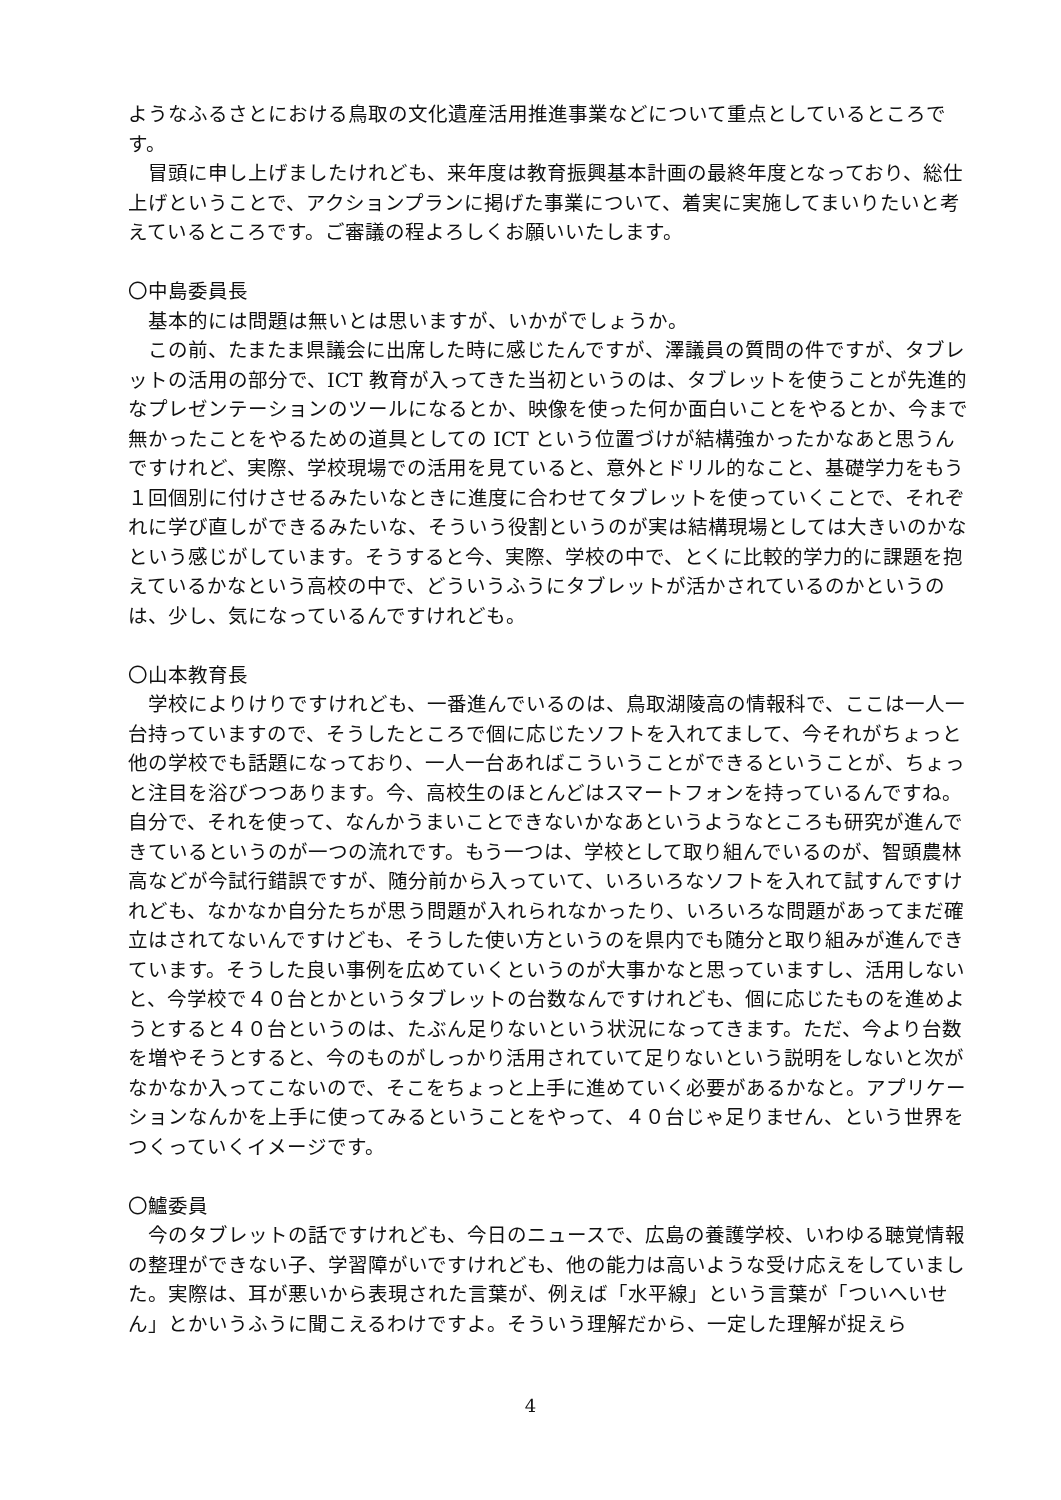ようなふるさとにおける鳥取の文化遺産活用推進事業などについて重点としているところです。
冒頭に申し上げましたけれども、来年度は教育振興基本計画の最終年度となっており、総仕上げということで、アクションプランに掲げた事業について、着実に実施してまいりたいと考えているところです。ご審議の程よろしくお願いいたします。
〇中島委員長
基本的には問題は無いとは思いますが、いかがでしょうか。
この前、たまたま県議会に出席した時に感じたんですが、澤議員の質問の件ですが、タブレットの活用の部分で、ICT 教育が入ってきた当初というのは、タブレットを使うことが先進的なプレゼンテーションのツールになるとか、映像を使った何か面白いことをやるとか、今まで無かったことをやるための道具としての ICT という位置づけが結構強かったかなあと思うんですけれど、実際、学校現場での活用を見ていると、意外とドリル的なこと、基礎学力をもう１回個別に付けさせるみたいなときに進度に合わせてタブレットを使っていくことで、それぞれに学び直しができるみたいな、そういう役割というのが実は結構現場としては大きいのかなという感じがしています。そうすると今、実際、学校の中で、とくに比較的学力的に課題を抱えているかなという高校の中で、どういうふうにタブレットが活かされているのかというのは、少し、気になっているんですけれども。
〇山本教育長
学校によりけりですけれども、一番進んでいるのは、鳥取湖陵高の情報科で、ここは一人一台持っていますので、そうしたところで個に応じたソフトを入れてまして、今それがちょっと他の学校でも話題になっており、一人一台あればこういうことができるということが、ちょっと注目を浴びつつあります。今、高校生のほとんどはスマートフォンを持っているんですね。自分で、それを使って、なんかうまいことできないかなあというようなところも研究が進んできているというのが一つの流れです。もう一つは、学校として取り組んでいるのが、智頭農林高などが今試行錯誤ですが、随分前から入っていて、いろいろなソフトを入れて試すんですけれども、なかなか自分たちが思う問題が入れられなかったり、いろいろな問題があってまだ確立はされてないんですけども、そうした使い方というのを県内でも随分と取り組みが進んできています。そうした良い事例を広めていくというのが大事かなと思っていますし、活用しないと、今学校で４０台とかというタブレットの台数なんですけれども、個に応じたものを進めようとすると４０台というのは、たぶん足りないという状況になってきます。ただ、今より台数を増やそうとすると、今のものがしっかり活用されていて足りないという説明をしないと次がなかなか入ってこないので、そこをちょっと上手に進めていく必要があるかなと。アプリケーションなんかを上手に使ってみるということをやって、４０台じゃ足りません、という世界をつくっていくイメージです。
〇鱸委員
今のタブレットの話ですけれども、今日のニュースで、広島の養護学校、いわゆる聴覚情報の整理ができない子、学習障がいですけれども、他の能力は高いような受け応えをしていました。実際は、耳が悪いから表現された言葉が、例えば「水平線」という言葉が「ついへいせん」とかいうふうに聞こえるわけですよ。そういう理解だから、一定した理解が捉えら
4